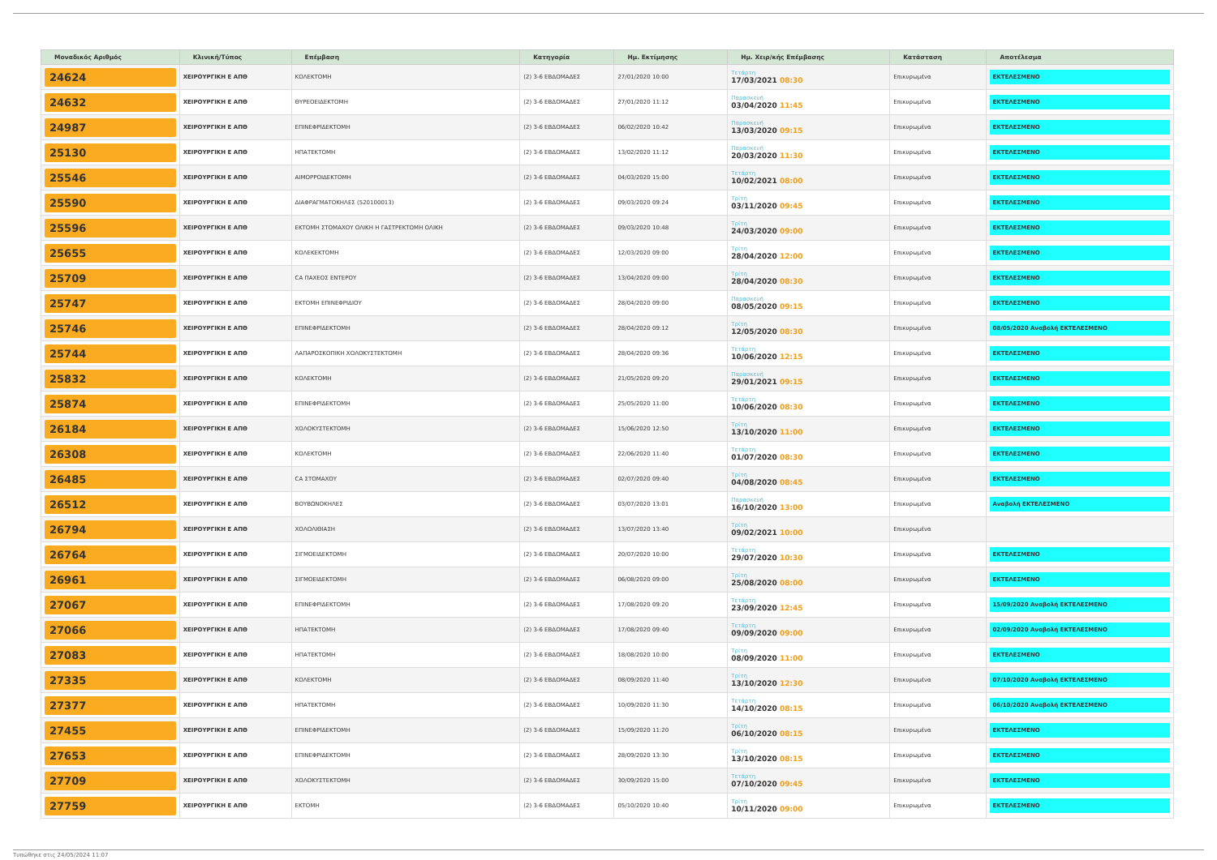| Μοναδικός Αριθμός | Κλινική/Τύπος | Επέμβαση | Κατηγορία | Ημ. Εκτίμησης | Ημ. Χειρ/κής Επέμβασης | Κατάσταση | Αποτέλεσμα |
| --- | --- | --- | --- | --- | --- | --- | --- |
| 24624 | ΧΕΙΡΟΥΡΓΙΚΗ Ε ΑΠΘ | ΚΟΛΕΚΤΟΜΗ | (2) 3-6 ΕΒΔΟΜΑΔΕΣ | 27/01/2020 10:00 | Τετάρτη 17/03/2021 08:30 | Επικυρωμένα | ΕΚΤΕΛΕΣΜΕΝΟ |
| 24632 | ΧΕΙΡΟΥΡΓΙΚΗ Ε ΑΠΘ | ΘΥΡΕΟΕΙΔΕΚΤΟΜΗ | (2) 3-6 ΕΒΔΟΜΑΔΕΣ | 27/01/2020 11:12 | Παρασκευή 03/04/2020 11:45 | Επικυρωμένα | ΕΚΤΕΛΕΣΜΕΝΟ |
| 24987 | ΧΕΙΡΟΥΡΓΙΚΗ Ε ΑΠΘ | ΕΠΙΝΕΦΡΙΔΕΚΤΟΜΗ | (2) 3-6 ΕΒΔΟΜΑΔΕΣ | 06/02/2020 10:42 | Παρασκευή 13/03/2020 09:15 | Επικυρωμένα | ΕΚΤΕΛΕΣΜΕΝΟ |
| 25130 | ΧΕΙΡΟΥΡΓΙΚΗ Ε ΑΠΘ | ΗΠΑΤΕΚΤΟΜΗ | (2) 3-6 ΕΒΔΟΜΑΔΕΣ | 13/02/2020 11:12 | Παρασκευή 20/03/2020 11:30 | Επικυρωμένα | ΕΚΤΕΛΕΣΜΕΝΟ |
| 25546 | ΧΕΙΡΟΥΡΓΙΚΗ Ε ΑΠΘ | ΑΙΜΟΡΡΟΙΔΕΚΤΟΜΗ | (2) 3-6 ΕΒΔΟΜΑΔΕΣ | 04/03/2020 15:00 | Τετάρτη 10/02/2021 08:00 | Επικυρωμένα | ΕΚΤΕΛΕΣΜΕΝΟ |
| 25590 | ΧΕΙΡΟΥΡΓΙΚΗ Ε ΑΠΘ | ΔΙΑΦΡΑΓΜΑΤΟΚΗΛΕΣ (520100013) | (2) 3-6 ΕΒΔΟΜΑΔΕΣ | 09/03/2020 09:24 | Τρίτη 03/11/2020 09:45 | Επικυρωμένα | ΕΚΤΕΛΕΣΜΕΝΟ |
| 25596 | ΧΕΙΡΟΥΡΓΙΚΗ Ε ΑΠΘ | ΕΚΤΟΜΗ ΣΤΟΜΑΧΟΥ ΟΛΙΚΗ Η ΓΑΣΤΡΕΚΤΟΜΗ ΟΛΙΚΗ | (2) 3-6 ΕΒΔΟΜΑΔΕΣ | 09/03/2020 10:48 | Τρίτη 24/03/2020 09:00 | Επικυρωμένα | ΕΚΤΕΛΕΣΜΕΝΟ |
| 25655 | ΧΕΙΡΟΥΡΓΙΚΗ Ε ΑΠΘ | ΚΟΛΕΚΕΚΤΟΜΗ | (2) 3-6 ΕΒΔΟΜΑΔΕΣ | 12/03/2020 09:00 | Τρίτη 28/04/2020 12:00 | Επικυρωμένα | ΕΚΤΕΛΕΣΜΕΝΟ |
| 25709 | ΧΕΙΡΟΥΡΓΙΚΗ Ε ΑΠΘ | CA ΠΑΧΕΟΣ ΕΝΤΕΡΟΥ | (2) 3-6 ΕΒΔΟΜΑΔΕΣ | 13/04/2020 09:00 | Τρίτη 28/04/2020 08:30 | Επικυρωμένα | ΕΚΤΕΛΕΣΜΕΝΟ |
| 25747 | ΧΕΙΡΟΥΡΓΙΚΗ Ε ΑΠΘ | ΕΚΤΟΜΗ ΕΠΙΝΕΦΡΙΔΙΟΥ | (2) 3-6 ΕΒΔΟΜΑΔΕΣ | 28/04/2020 09:00 | Παρασκευή 08/05/2020 09:15 | Επικυρωμένα | ΕΚΤΕΛΕΣΜΕΝΟ |
| 25746 | ΧΕΙΡΟΥΡΓΙΚΗ Ε ΑΠΘ | ΕΠΙΝΕΦΡΙΔΕΚΤΟΜΗ | (2) 3-6 ΕΒΔΟΜΑΔΕΣ | 28/04/2020 09:12 | Τρίτη 12/05/2020 08:30 | Επικυρωμένα | 08/05/2020 Αναβολή ΕΚΤΕΛΕΣΜΕΝΟ |
| 25744 | ΧΕΙΡΟΥΡΓΙΚΗ Ε ΑΠΘ | ΛΑΠΑΡΟΣΚΟΠΙΚΗ ΧΟΛΟΚΥΣΤΕΚΤΟΜΗ | (2) 3-6 ΕΒΔΟΜΑΔΕΣ | 28/04/2020 09:36 | Τετάρτη 10/06/2020 12:15 | Επικυρωμένα | ΕΚΤΕΛΕΣΜΕΝΟ |
| 25832 | ΧΕΙΡΟΥΡΓΙΚΗ Ε ΑΠΘ | ΚΟΛΕΚΤΟΜΗ | (2) 3-6 ΕΒΔΟΜΑΔΕΣ | 21/05/2020 09:20 | Παρασκευή 29/01/2021 09:15 | Επικυρωμένα | ΕΚΤΕΛΕΣΜΕΝΟ |
| 25874 | ΧΕΙΡΟΥΡΓΙΚΗ Ε ΑΠΘ | ΕΠΙΝΕΦΡΙΔΕΚΤΟΜΗ | (2) 3-6 ΕΒΔΟΜΑΔΕΣ | 25/05/2020 11:00 | Τετάρτη 10/06/2020 08:30 | Επικυρωμένα | ΕΚΤΕΛΕΣΜΕΝΟ |
| 26184 | ΧΕΙΡΟΥΡΓΙΚΗ Ε ΑΠΘ | ΧΟΛΟΚΥΣΤΕΚΤΟΜΗ | (2) 3-6 ΕΒΔΟΜΑΔΕΣ | 15/06/2020 12:50 | Τρίτη 13/10/2020 11:00 | Επικυρωμένα | ΕΚΤΕΛΕΣΜΕΝΟ |
| 26308 | ΧΕΙΡΟΥΡΓΙΚΗ Ε ΑΠΘ | ΚΟΛΕΚΤΟΜΗ | (2) 3-6 ΕΒΔΟΜΑΔΕΣ | 22/06/2020 11:40 | Τετάρτη 01/07/2020 08:30 | Επικυρωμένα | ΕΚΤΕΛΕΣΜΕΝΟ |
| 26485 | ΧΕΙΡΟΥΡΓΙΚΗ Ε ΑΠΘ | CA ΣΤΟΜΑΧΟΥ | (2) 3-6 ΕΒΔΟΜΑΔΕΣ | 02/07/2020 09:40 | Τρίτη 04/08/2020 08:45 | Επικυρωμένα | ΕΚΤΕΛΕΣΜΕΝΟ |
| 26512 | ΧΕΙΡΟΥΡΓΙΚΗ Ε ΑΠΘ | ΒΟΥΒΩΝΟΚΗΛΕΣ | (2) 3-6 ΕΒΔΟΜΑΔΕΣ | 03/07/2020 13:01 | Παρασκευή 16/10/2020 13:00 | Επικυρωμένα | Αναβολή ΕΚΤΕΛΕΣΜΕΝΟ |
| 26794 | ΧΕΙΡΟΥΡΓΙΚΗ Ε ΑΠΘ | ΧΟΛΟΛΙΘΙΑΣΗ | (2) 3-6 ΕΒΔΟΜΑΔΕΣ | 13/07/2020 13:40 | Τρίτη 09/02/2021 10:00 | Επικυρωμένα | |
| 26764 | ΧΕΙΡΟΥΡΓΙΚΗ Ε ΑΠΘ | ΣΙΓΜΟΕΙΔΕΚΤΟΜΗ | (2) 3-6 ΕΒΔΟΜΑΔΕΣ | 20/07/2020 10:00 | Τετάρτη 29/07/2020 10:30 | Επικυρωμένα | ΕΚΤΕΛΕΣΜΕΝΟ |
| 26961 | ΧΕΙΡΟΥΡΓΙΚΗ Ε ΑΠΘ | ΣΙΓΜΟΕΙΔΕΚΤΟΜΗ | (2) 3-6 ΕΒΔΟΜΑΔΕΣ | 06/08/2020 09:00 | Τρίτη 25/08/2020 08:00 | Επικυρωμένα | ΕΚΤΕΛΕΣΜΕΝΟ |
| 27067 | ΧΕΙΡΟΥΡΓΙΚΗ Ε ΑΠΘ | ΕΠΙΝΕΦΡΙΔΕΚΤΟΜΗ | (2) 3-6 ΕΒΔΟΜΑΔΕΣ | 17/08/2020 09:20 | Τετάρτη 23/09/2020 12:45 | Επικυρωμένα | 15/09/2020 Αναβολή ΕΚΤΕΛΕΣΜΕΝΟ |
| 27066 | ΧΕΙΡΟΥΡΓΙΚΗ Ε ΑΠΘ | ΗΠΑΤΕΚΤΟΜΗ | (2) 3-6 ΕΒΔΟΜΑΔΕΣ | 17/08/2020 09:40 | Τετάρτη 09/09/2020 09:00 | Επικυρωμένα | 02/09/2020 Αναβολή ΕΚΤΕΛΕΣΜΕΝΟ |
| 27083 | ΧΕΙΡΟΥΡΓΙΚΗ Ε ΑΠΘ | ΗΠΑΤΕΚΤΟΜΗ | (2) 3-6 ΕΒΔΟΜΑΔΕΣ | 18/08/2020 10:00 | Τρίτη 08/09/2020 11:00 | Επικυρωμένα | ΕΚΤΕΛΕΣΜΕΝΟ |
| 27335 | ΧΕΙΡΟΥΡΓΙΚΗ Ε ΑΠΘ | ΚΟΛΕΚΤΟΜΗ | (2) 3-6 ΕΒΔΟΜΑΔΕΣ | 08/09/2020 11:40 | Τρίτη 13/10/2020 12:30 | Επικυρωμένα | 07/10/2020 Αναβολή ΕΚΤΕΛΕΣΜΕΝΟ |
| 27377 | ΧΕΙΡΟΥΡΓΙΚΗ Ε ΑΠΘ | ΗΠΑΤΕΚΤΟΜΗ | (2) 3-6 ΕΒΔΟΜΑΔΕΣ | 10/09/2020 11:30 | Τετάρτη 14/10/2020 08:15 | Επικυρωμένα | 06/10/2020 Αναβολή ΕΚΤΕΛΕΣΜΕΝΟ |
| 27455 | ΧΕΙΡΟΥΡΓΙΚΗ Ε ΑΠΘ | ΕΠΙΝΕΦΡΙΔΕΚΤΟΜΗ | (2) 3-6 ΕΒΔΟΜΑΔΕΣ | 15/09/2020 11:20 | Τρίτη 06/10/2020 08:15 | Επικυρωμένα | ΕΚΤΕΛΕΣΜΕΝΟ |
| 27653 | ΧΕΙΡΟΥΡΓΙΚΗ Ε ΑΠΘ | ΕΠΙΝΕΦΡΙΔΕΚΤΟΜΗ | (2) 3-6 ΕΒΔΟΜΑΔΕΣ | 28/09/2020 13:30 | Τρίτη 13/10/2020 08:15 | Επικυρωμένα | ΕΚΤΕΛΕΣΜΕΝΟ |
| 27709 | ΧΕΙΡΟΥΡΓΙΚΗ Ε ΑΠΘ | ΧΟΛΟΚΥΣΤΕΚΤΟΜΗ | (2) 3-6 ΕΒΔΟΜΑΔΕΣ | 30/09/2020 15:00 | Τετάρτη 07/10/2020 09:45 | Επικυρωμένα | ΕΚΤΕΛΕΣΜΕΝΟ |
| 27759 | ΧΕΙΡΟΥΡΓΙΚΗ Ε ΑΠΘ | ΕΚΤΟΜΗ | (2) 3-6 ΕΒΔΟΜΑΔΕΣ | 05/10/2020 10:40 | Τρίτη 10/11/2020 09:00 | Επικυρωμένα | ΕΚΤΕΛΕΣΜΕΝΟ |
Τυπώθηκε στις 24/05/2024 11:07